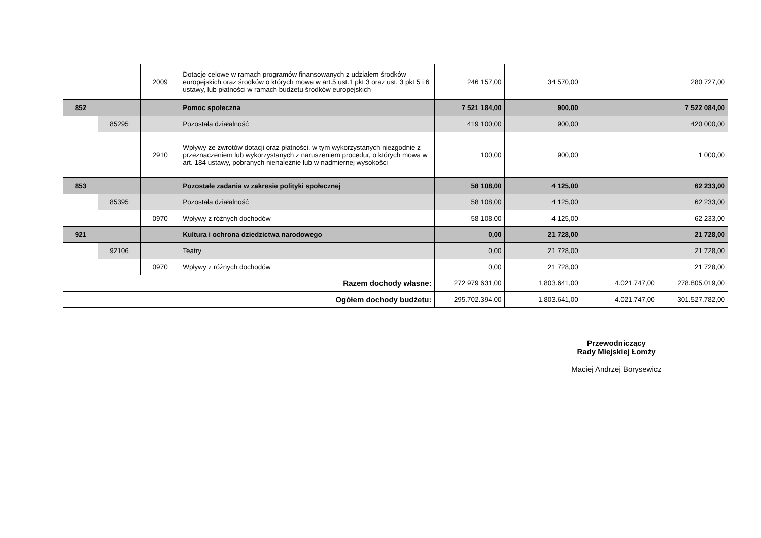| | | 2009 | Dotacje celowe w ramach programów finansowanych z udziałem środków europejskich oraz środków o których mowa w art.5 ust.1 pkt 3 oraz ust. 3 pkt 5 i 6 ustawy, lub płatności w ramach budżetu środków europejskich | 246 157,00 | 34 570,00 | | 280 727,00 |
| 852 | | | Pomoc społeczna | 7 521 184,00 | 900,00 | | 7 522 084,00 |
| | 85295 | | Pozostała działalność | 419 100,00 | 900,00 | | 420 000,00 |
| | | 2910 | Wpływy ze zwrotów dotacji oraz płatności, w tym wykorzystanych niezgodnie z przeznaczeniem lub wykorzystanych z naruszeniem procedur, o których mowa w art. 184 ustawy, pobranych nienależnie lub w nadmiernej wysokości | 100,00 | 900,00 | | 1 000,00 |
| 853 | | | Pozostałe zadania w zakresie polityki społecznej | 58 108,00 | 4 125,00 | | 62 233,00 |
| | 85395 | | Pozostała działalność | 58 108,00 | 4 125,00 | | 62 233,00 |
| | | 0970 | Wpływy z różnych dochodów | 58 108,00 | 4 125,00 | | 62 233,00 |
| 921 | | | Kultura i ochrona dziedzictwa narodowego | 0,00 | 21 728,00 | | 21 728,00 |
| | 92106 | | Teatry | 0,00 | 21 728,00 | | 21 728,00 |
| | | 0970 | Wpływy z różnych dochodów | 0,00 | 21 728,00 | | 21 728,00 |
| Razem dochody własne: | | | | 272 979 631,00 | 1.803.641,00 | 4.021.747,00 | 278.805.019,00 |
| Ogółem dochody budżetu: | | | | 295.702.394,00 | 1.803.641,00 | 4.021.747,00 | 301.527.782,00 |
Przewodniczący
Rady Miejskiej Łomży
Maciej Andrzej Borysewicz